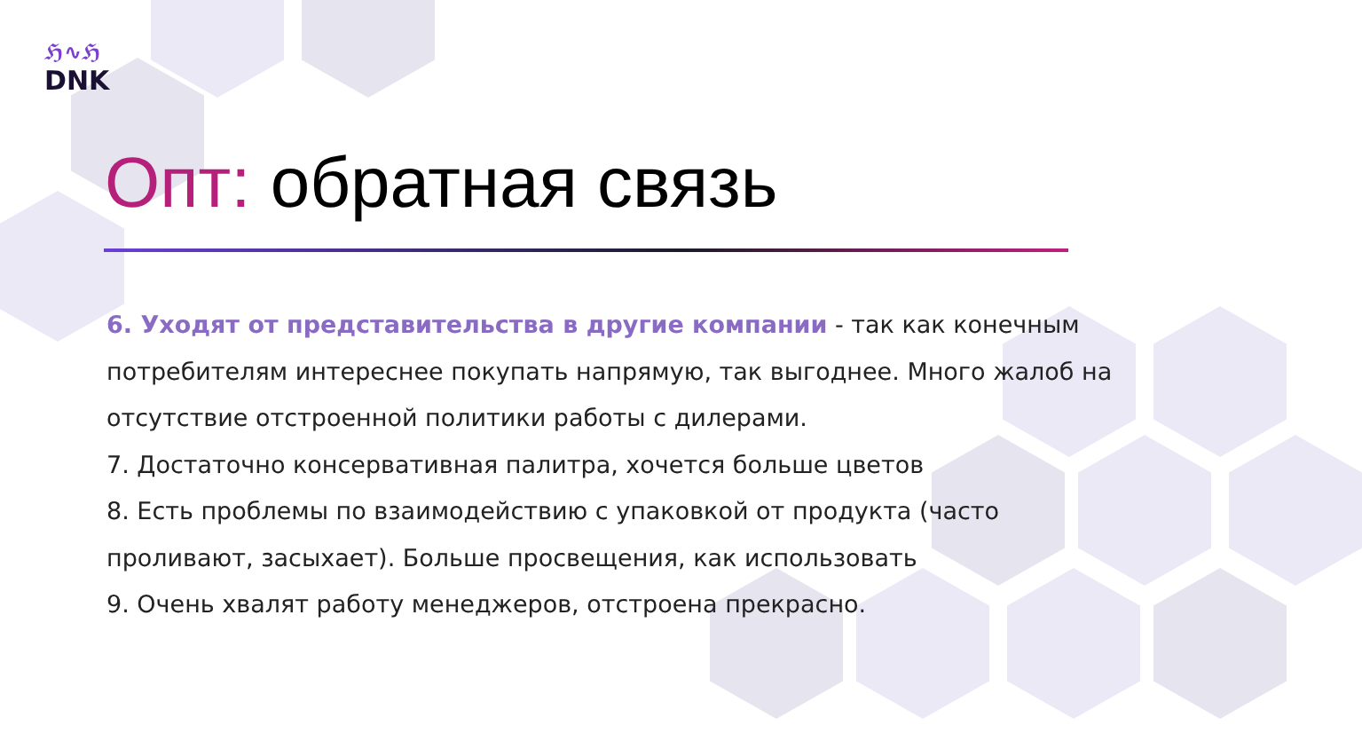ℌ∿ℌ
DNK
Опт: обратная связь
6. Уходят от представительства в другие компании - так как конечным потребителям интереснее покупать напрямую, так выгоднее. Много жалоб на отсутствие отстроенной политики работы с дилерами.
7. Достаточно консервативная палитра, хочется больше цветов
8. Есть проблемы по взаимодействию с упаковкой от продукта (часто проливают, засыхает). Больше просвещения, как использовать
9. Очень хвалят работу менеджеров, отстроена прекрасно.